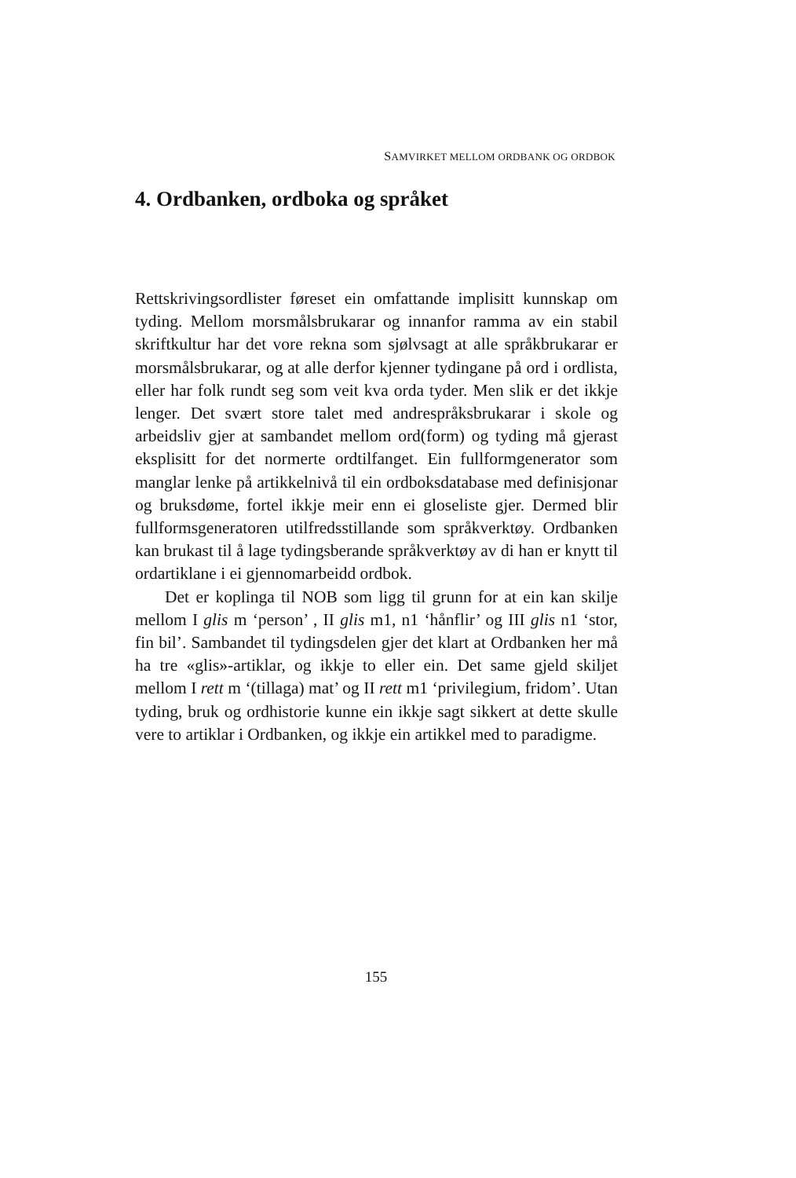SAMVIRKET MELLOM ORDBANK OG ORDBOK
4. Ordbanken, ordboka og språket
Rettskrivingsordlister føreset ein omfattande implisitt kunnskap om tyding. Mellom morsmålsbrukarar og innanfor ramma av ein stabil skriftkultur har det vore rekna som sjølvsagt at alle språkbrukarar er morsmålsbrukarar, og at alle derfor kjenner tydingane på ord i ordlista, eller har folk rundt seg som veit kva orda tyder. Men slik er det ikkje lenger. Det svært store talet med andrespråksbrukarar i skole og arbeidsliv gjer at sambandet mellom ord(form) og tyding må gjerast eksplisitt for det normerte ordtilfanget. Ein fullformgenerator som manglar lenke på artikkelnivå til ein ordboksdatabase med definisjonar og bruksdøme, fortel ikkje meir enn ei gloseliste gjer. Dermed blir fullformsgeneratoren utilfredsstillande som språkverktøy. Ordbanken kan brukast til å lage tydingsberande språkverktøy av di han er knytt til ordartiklane i ei gjennomarbeidd ordbok.
Det er koplinga til NOB som ligg til grunn for at ein kan skilje mellom I glis m ‘person’ , II glis m1, n1 ‘hånflir’ og III glis n1 ‘stor, fin bil’. Sambandet til tydingsdelen gjer det klart at Ordbanken her må ha tre «glis»-artiklar, og ikkje to eller ein. Det same gjeld skiljet mellom I rett m ‘(tillaga) mat’ og II rett m1 ‘privilegium, fridom’. Utan tyding, bruk og ordhistorie kunne ein ikkje sagt sikkert at dette skulle vere to artiklar i Ordbanken, og ikkje ein artikkel med to paradigme.
155